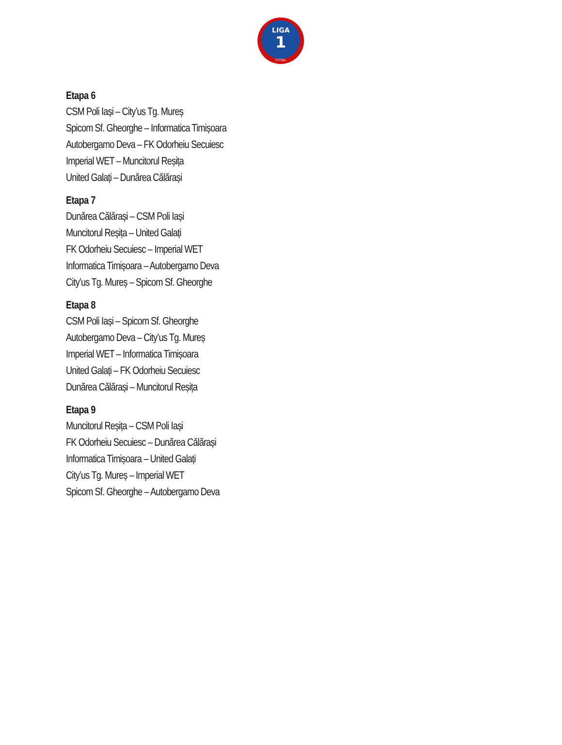LIGA
1
FUTSAL
Etapa 6
CSM Poli Iași – City’us Tg. Mureș
Spicom Sf. Gheorghe – Informatica Timișoara
Autobergamo Deva – FK Odorheiu Secuiesc
Imperial WET – Muncitorul Reșița
United Galați – Dunărea Călărași
Etapa 7
Dunărea Călărași – CSM Poli Iași
Muncitorul Reșița – United Galați
FK Odorheiu Secuiesc – Imperial WET
Informatica Timișoara – Autobergamo Deva
City’us Tg. Mureș – Spicom Sf. Gheorghe
Etapa 8
CSM Poli Iași – Spicom Sf. Gheorghe
Autobergamo Deva – City’us Tg. Mureș
Imperial WET – Informatica Timișoara
United Galați – FK Odorheiu Secuiesc
Dunărea Călărași – Muncitorul Reșița
Etapa 9
Muncitorul Reșița – CSM Poli Iași
FK Odorheiu Secuiesc – Dunărea Călărași
Informatica Timișoara – United Galați
City’us Tg. Mureș – Imperial WET
Spicom Sf. Gheorghe – Autobergamo Deva